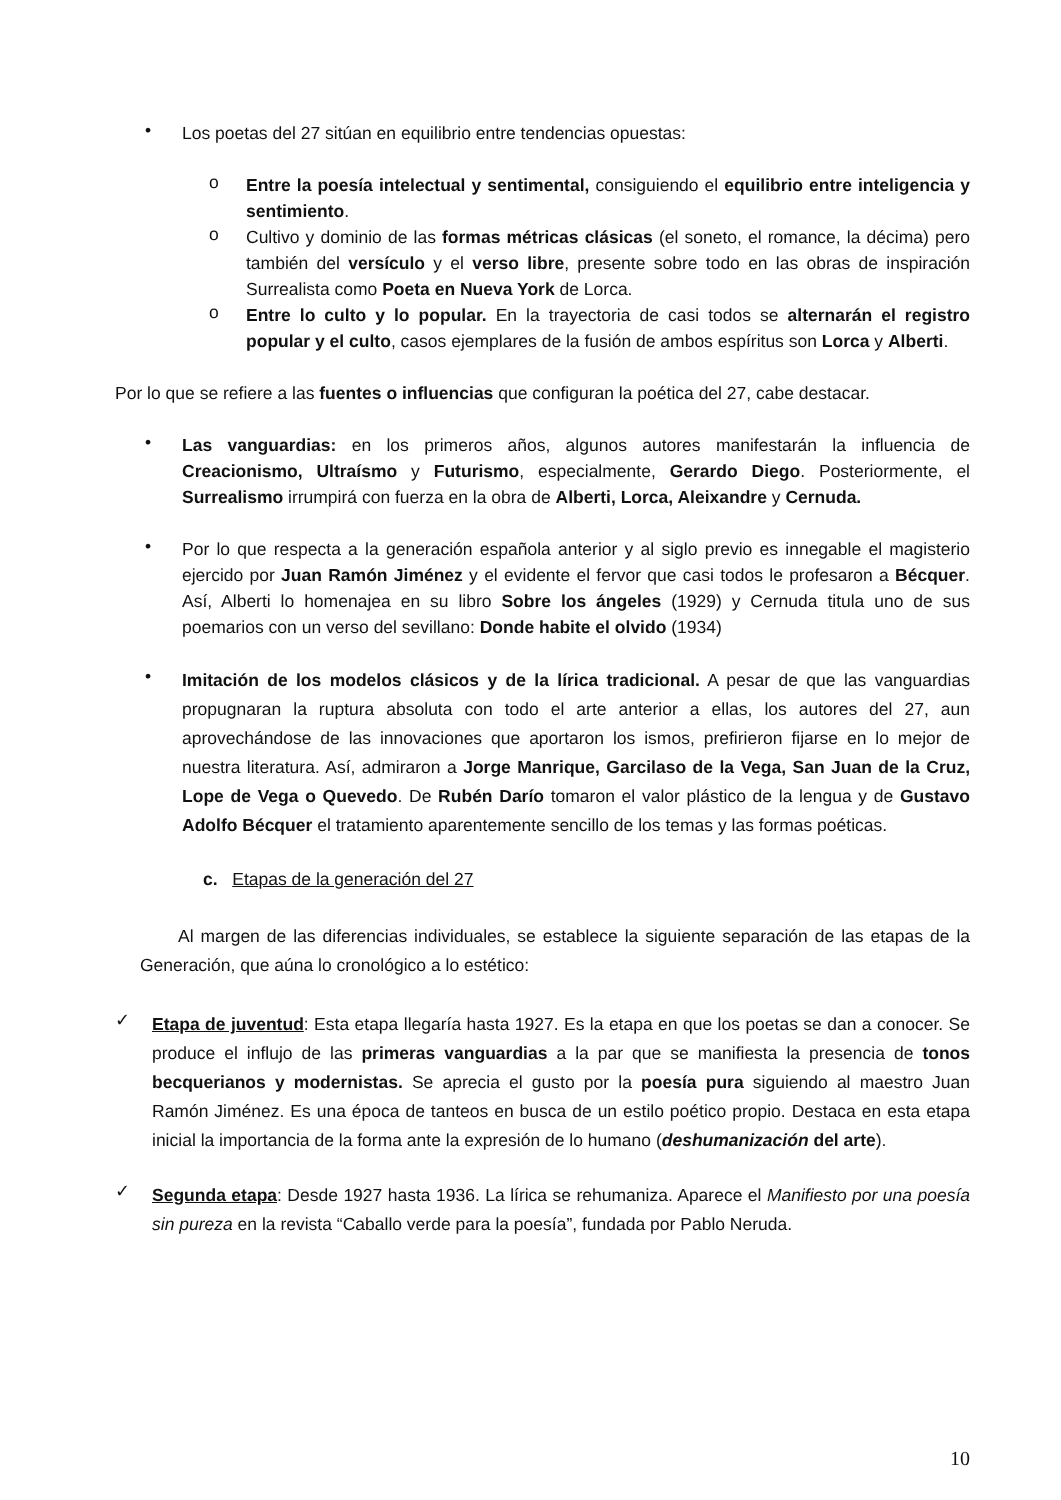•
Los poetas del 27 sitúan en equilibrio entre tendencias opuestas:
o
Entre la poesía intelectual y sentimental, consiguiendo el equilibrio entre inteligencia y sentimiento.
o
Cultivo y dominio de las formas métricas clásicas (el soneto, el romance, la décima) pero también del versículo y el verso libre, presente sobre todo en las obras de inspiración Surrealista como Poeta en Nueva York de Lorca.
o
Entre lo culto y lo popular. En la trayectoria de casi todos se alternarán el registro popular y el culto, casos ejemplares de la fusión de ambos espíritus son Lorca y Alberti.
Por lo que se refiere a las fuentes o influencias que configuran la poética del 27, cabe destacar.
•
Las vanguardias: en los primeros años, algunos autores manifestarán la influencia de Creacionismo, Ultraísmo y Futurismo, especialmente, Gerardo Diego. Posteriormente, el Surrealismo irrumpirá con fuerza en la obra de Alberti, Lorca, Aleixandre y Cernuda.
•
Por lo que respecta a la generación española anterior y al siglo previo es innegable el magisterio ejercido por Juan Ramón Jiménez y el evidente el fervor que casi todos le profesaron a Bécquer. Así, Alberti lo homenajea en su libro Sobre los ángeles (1929) y Cernuda titula uno de sus poemarios con un verso del sevillano: Donde habite el olvido (1934)
•
Imitación de los modelos clásicos y de la lírica tradicional. A pesar de que las vanguardias propugnaran la ruptura absoluta con todo el arte anterior a ellas, los autores del 27, aun aprovechándose de las innovaciones que aportaron los ismos, prefirieron fijarse en lo mejor de nuestra literatura. Así, admiraron a Jorge Manrique, Garcilaso de la Vega, San Juan de la Cruz, Lope de Vega o Quevedo. De Rubén Darío tomaron el valor plástico de la lengua y de Gustavo Adolfo Bécquer el tratamiento aparentemente sencillo de los temas y las formas poéticas.
c. Etapas de la generación del 27
Al margen de las diferencias individuales, se establece la siguiente separación de las etapas de la Generación, que aúna lo cronológico a lo estético:
✓
Etapa de juventud: Esta etapa llegaría hasta 1927. Es la etapa en que los poetas se dan a conocer. Se produce el influjo de las primeras vanguardias a la par que se manifiesta la presencia de tonos becquerianos y modernistas. Se aprecia el gusto por la poesía pura siguiendo al maestro Juan Ramón Jiménez. Es una época de tanteos en busca de un estilo poético propio. Destaca en esta etapa inicial la importancia de la forma ante la expresión de lo humano (deshumanización del arte).
✓
Segunda etapa: Desde 1927 hasta 1936. La lírica se rehumaniza. Aparece el Manifiesto por una poesía sin pureza en la revista “Caballo verde para la poesía”, fundada por Pablo Neruda.
10